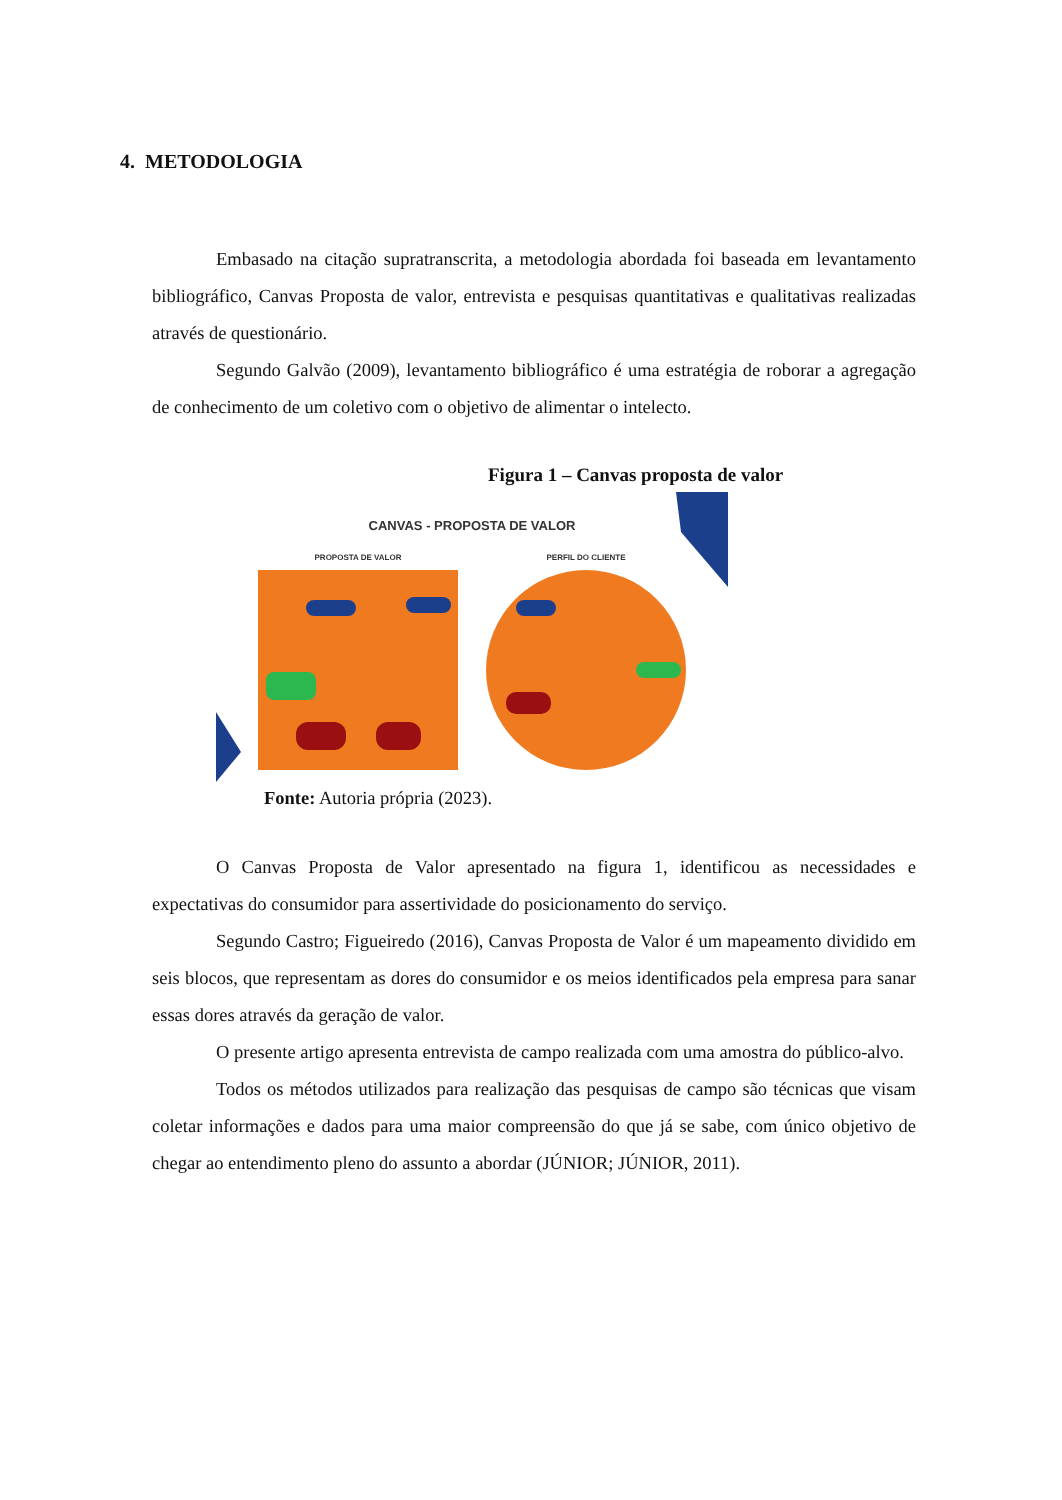4. METODOLOGIA
Embasado na citação supratranscrita, a metodologia abordada foi baseada em levantamento bibliográfico, Canvas Proposta de valor, entrevista e pesquisas quantitativas e qualitativas realizadas através de questionário.
Segundo Galvão (2009), levantamento bibliográfico é uma estratégia de roborar a agregação de conhecimento de um coletivo com o objetivo de alimentar o intelecto.
Figura 1 – Canvas proposta de valor
CANVAS - PROPOSTA DE VALOR
PROPOSTA DE VALOR
PERFIL DO CLIENTE
Fonte: Autoria própria (2023).
O Canvas Proposta de Valor apresentado na figura 1, identificou as necessidades e expectativas do consumidor para assertividade do posicionamento do serviço.
Segundo Castro; Figueiredo (2016), Canvas Proposta de Valor é um mapeamento dividido em seis blocos, que representam as dores do consumidor e os meios identificados pela empresa para sanar essas dores através da geração de valor.
O presente artigo apresenta entrevista de campo realizada com uma amostra do público-alvo.
Todos os métodos utilizados para realização das pesquisas de campo são técnicas que visam coletar informações e dados para uma maior compreensão do que já se sabe, com único objetivo de chegar ao entendimento pleno do assunto a abordar (JÚNIOR; JÚNIOR, 2011).